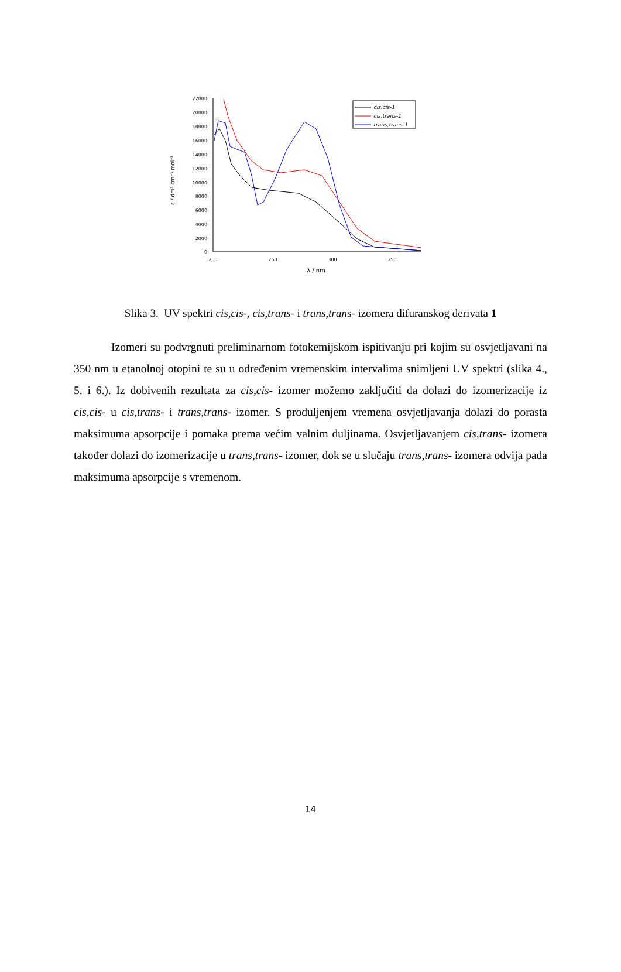ε / dm³ cm⁻¹ mol⁻¹
22000
20000
18000
16000
14000
12000
10000
8000
6000
4000
2000
0
200
250
300
350
λ / nm
cis,cis-1
cis,trans-1
trans,trans-1
Slika 3. UV spektri cis,cis-, cis,trans- i trans,trans- izomera difuranskog derivata 1
Izomeri su podvrgnuti preliminarnom fotokemijskom ispitivanju pri kojim su osvjetljavani na 350 nm u etanolnoj otopini te su u određenim vremenskim intervalima snimljeni UV spektri (slika 4., 5. i 6.). Iz dobivenih rezultata za cis,cis- izomer možemo zaključiti da dolazi do izomerizacije iz cis,cis- u cis,trans- i trans,trans- izomer. S produljenjem vremena osvjetljavanja dolazi do porasta maksimuma apsorpcije i pomaka prema većim valnim duljinama. Osvjetljavanjem cis,trans- izomera također dolazi do izomerizacije u trans,trans- izomer, dok se u slučaju trans,trans- izomera odvija pada maksimuma apsorpcije s vremenom.
14